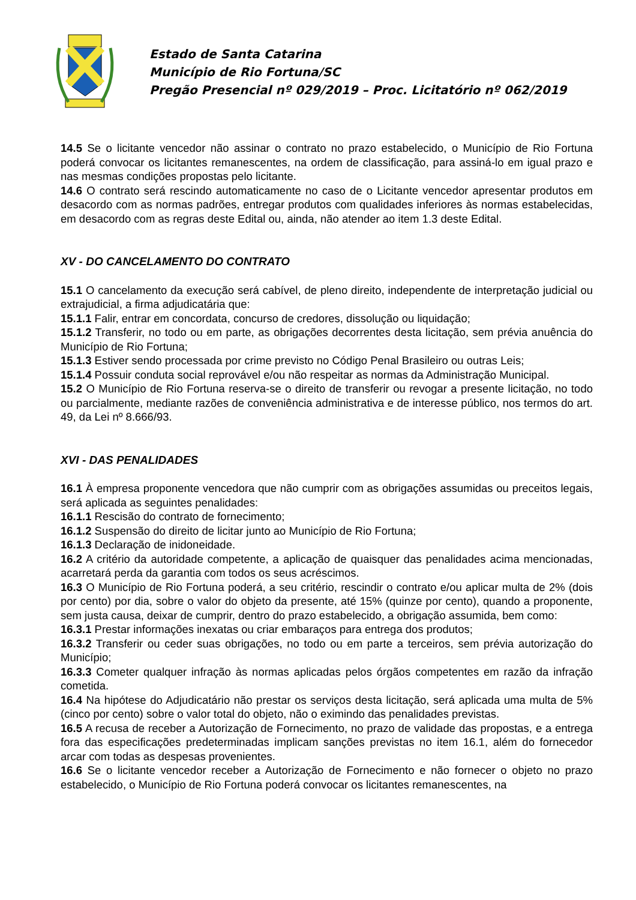Estado de Santa Catarina
Município de Rio Fortuna/SC
Pregão Presencial nº 029/2019 – Proc. Licitatório nº 062/2019
14.5 Se o licitante vencedor não assinar o contrato no prazo estabelecido, o Município de Rio Fortuna poderá convocar os licitantes remanescentes, na ordem de classificação, para assiná-lo em igual prazo e nas mesmas condições propostas pelo licitante.
14.6 O contrato será rescindo automaticamente no caso de o Licitante vencedor apresentar produtos em desacordo com as normas padrões, entregar produtos com qualidades inferiores às normas estabelecidas, em desacordo com as regras deste Edital ou, ainda, não atender ao item 1.3 deste Edital.
XV - DO CANCELAMENTO DO CONTRATO
15.1 O cancelamento da execução será cabível, de pleno direito, independente de interpretação judicial ou extrajudicial, a firma adjudicatária que:
15.1.1 Falir, entrar em concordata, concurso de credores, dissolução ou liquidação;
15.1.2 Transferir, no todo ou em parte, as obrigações decorrentes desta licitação, sem prévia anuência do Município de Rio Fortuna;
15.1.3 Estiver sendo processada por crime previsto no Código Penal Brasileiro ou outras Leis;
15.1.4 Possuir conduta social reprovável e/ou não respeitar as normas da Administração Municipal.
15.2 O Município de Rio Fortuna reserva-se o direito de transferir ou revogar a presente licitação, no todo ou parcialmente, mediante razões de conveniência administrativa e de interesse público, nos termos do art. 49, da Lei nº 8.666/93.
XVI - DAS PENALIDADES
16.1 À empresa proponente vencedora que não cumprir com as obrigações assumidas ou preceitos legais, será aplicada as seguintes penalidades:
16.1.1 Rescisão do contrato de fornecimento;
16.1.2 Suspensão do direito de licitar junto ao Município de Rio Fortuna;
16.1.3 Declaração de inidoneidade.
16.2 A critério da autoridade competente, a aplicação de quaisquer das penalidades acima mencionadas, acarretará perda da garantia com todos os seus acréscimos.
16.3 O Município de Rio Fortuna poderá, a seu critério, rescindir o contrato e/ou aplicar multa de 2% (dois por cento) por dia, sobre o valor do objeto da presente, até 15% (quinze por cento), quando a proponente, sem justa causa, deixar de cumprir, dentro do prazo estabelecido, a obrigação assumida, bem como:
16.3.1 Prestar informações inexatas ou criar embaraços para entrega dos produtos;
16.3.2 Transferir ou ceder suas obrigações, no todo ou em parte a terceiros, sem prévia autorização do Município;
16.3.3 Cometer qualquer infração às normas aplicadas pelos órgãos competentes em razão da infração cometida.
16.4 Na hipótese do Adjudicatário não prestar os serviços desta licitação, será aplicada uma multa de 5% (cinco por cento) sobre o valor total do objeto, não o eximindo das penalidades previstas.
16.5 A recusa de receber a Autorização de Fornecimento, no prazo de validade das propostas, e a entrega fora das especificações predeterminadas implicam sanções previstas no item 16.1, além do fornecedor arcar com todas as despesas provenientes.
16.6 Se o licitante vencedor receber a Autorização de Fornecimento e não fornecer o objeto no prazo estabelecido, o Município de Rio Fortuna poderá convocar os licitantes remanescentes, na